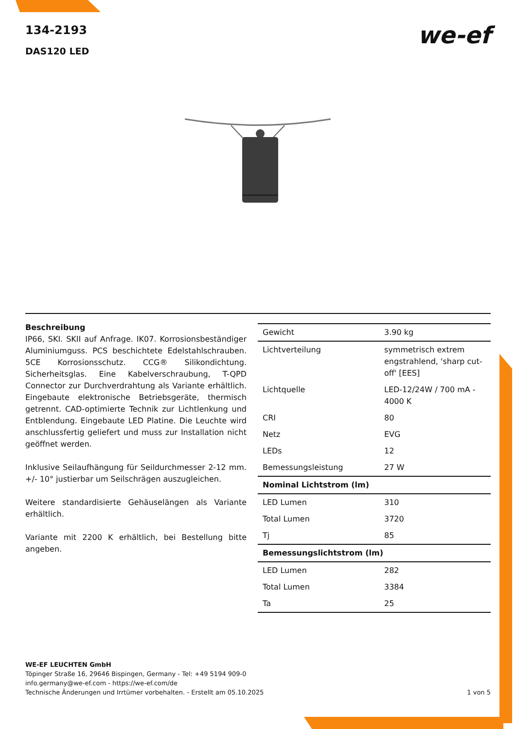134-2193
DAS120 LED
we-ef
Beschreibung
IP66, SKI. SKII auf Anfrage. IK07. Korrosionsbeständiger Aluminiumguss. PCS beschichtete Edelstahlschrauben. 5CE Korrosionsschutz. CCG® Silikondichtung. Sicherheitsglas. Eine Kabelverschraubung, T-QPD Connector zur Durchverdrahtung als Variante erhältlich. Eingebaute elektronische Betriebsgeräte, thermisch getrennt. CAD-optimierte Technik zur Lichtlenkung und Entblendung. Eingebaute LED Platine. Die Leuchte wird anschlussfertig geliefert und muss zur Installation nicht geöffnet werden.
Inklusive Seilaufhängung für Seildurchmesser 2-12 mm. +/- 10° justierbar um Seilschrägen auszugleichen.
Weitere standardisierte Gehäuselängen als Variante erhältlich.
Variante mit 2200 K erhältlich, bei Bestellung bitte angeben.
| Gewicht | 3.90 kg |
| Lichtverteilung | symmetrisch extrem engstrahlend, 'sharp cut-off' [EES] |
| Lichtquelle | LED-12/24W / 700 mA - 4000 K |
| CRI | 80 |
| Netz | EVG |
| LEDs | 12 |
| Bemessungsleistung | 27 W |
| Nominal Lichtstrom (lm) | |
| LED Lumen | 310 |
| Total Lumen | 3720 |
| Tj | 85 |
| Bemessungslichtstrom (lm) | |
| LED Lumen | 282 |
| Total Lumen | 3384 |
| Ta | 25 |
WE-EF LEUCHTEN GmbH
Töpinger Straße 16, 29646 Bispingen, Germany - Tel: +49 5194 909-0
info.germany@we-ef.com - https://we-ef.com/de
Technische Änderungen und Irrtümer vorbehalten. - Erstellt am 05.10.2025
1 von 5